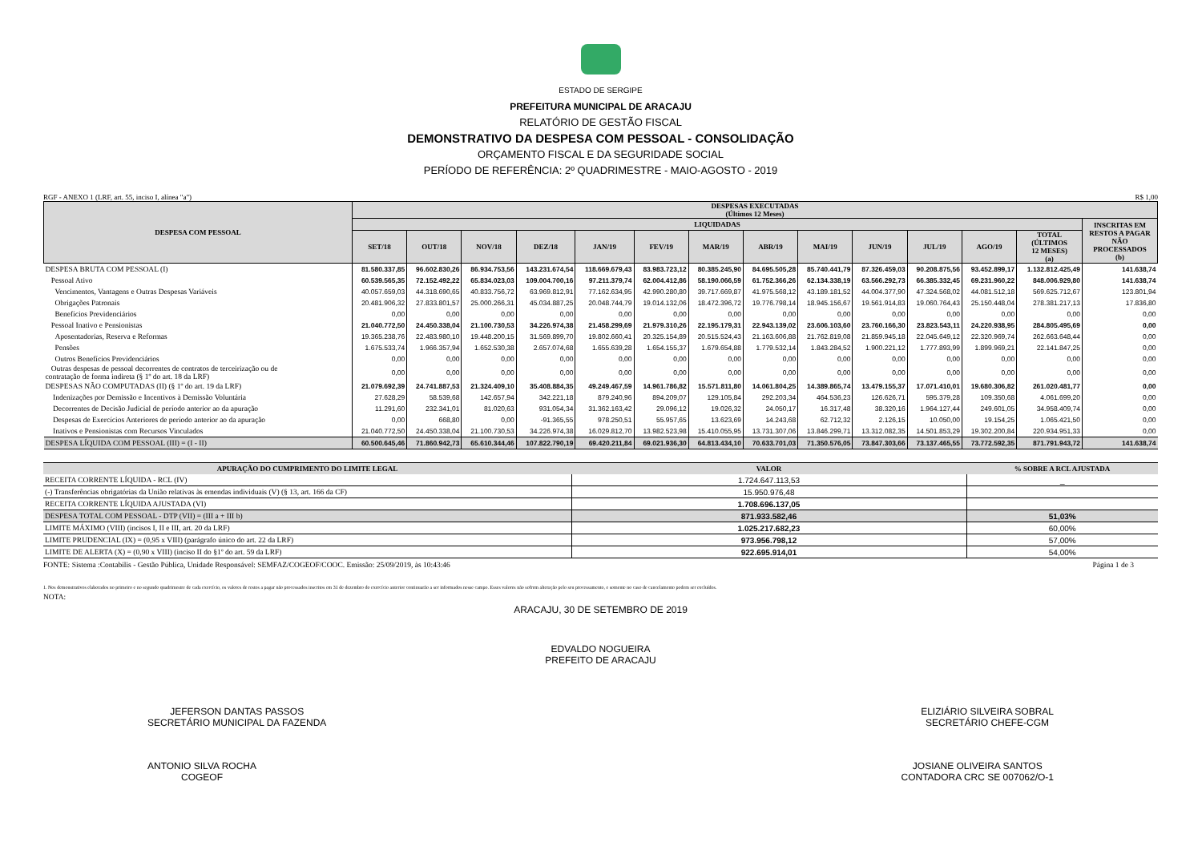ESTADO DE SERGIPE
PREFEITURA MUNICIPAL DE ARACAJU
RELATÓRIO DE GESTÃO FISCAL
DEMONSTRATIVO DA DESPESA COM PESSOAL - CONSOLIDAÇÃO
ORÇAMENTO FISCAL E DA SEGURIDADE SOCIAL
PERÍODO DE REFERÊNCIA: 2º QUADRIMESTRE - MAIO-AGOSTO - 2019
RGF - ANEXO 1 (LRF, art. 55, inciso I, alínea "a") R$ 1,00
| DESPESA COM PESSOAL | DESPESAS EXECUTADAS (Últimos 12 Meses) | | | | | | | | | | | | | |
| --- | --- | --- | --- | --- | --- | --- | --- | --- | --- | --- | --- | --- | --- | --- |
| | LIQUIDADAS | | | | | | | | | | | | | INSCRITAS EM RESTOS A PAGAR NÃO PROCESSADOS (b) |
| | SET/18 | OUT/18 | NOV/18 | DEZ/18 | JAN/19 | FEV/19 | MAR/19 | ABR/19 | MAI/19 | JUN/19 | JUL/19 | AGO/19 | TOTAL (ÚLTIMOS 12 MESES) (a) | |
| DESPESA BRUTA COM PESSOAL (I) | 81.580.337,85 | 96.602.830,26 | 86.934.753,56 | 143.231.674,54 | 118.669.679,43 | 83.983.723,12 | 80.385.245,90 | 84.695.505,28 | 85.740.441,79 | 87.326.459,03 | 90.208.875,56 | 93.452.899,17 | 1.132.812.425,49 | 141.638,74 |
| Pessoal Ativo | 60.539.565,35 | 72.152.492,22 | 65.834.023,03 | 109.004.700,16 | 97.211.379,74 | 62.004.412,86 | 58.190.066,59 | 61.752.366,26 | 62.134.338,19 | 63.566.292,73 | 66.385.332,45 | 69.231.960,22 | 848.006.929,80 | 141.638,74 |
| Vencimentos, Vantagens e Outras Despesas Variáveis | 40.057.659,03 | 44.318.690,65 | 40.833.756,72 | 63.969.812,91 | 77.162.634,95 | 42.990.280,80 | 39.717.669,87 | 41.975.568,12 | 43.189.181,52 | 44.004.377,90 | 47.324.568,02 | 44.081.512,18 | 569.625.712,67 | 123.801,94 |
| Obrigações Patronais | 20.481.906,32 | 27.833.801,57 | 25.000.266,31 | 45.034.887,25 | 20.048.744,79 | 19.014.132,06 | 18.472.396,72 | 19.776.798,14 | 18.945.156,67 | 19.561.914,83 | 19.060.764,43 | 25.150.448,04 | 278.381.217,13 | 17.836,80 |
| Benefícios Previdenciários | 0,00 | 0,00 | 0,00 | 0,00 | 0,00 | 0,00 | 0,00 | 0,00 | 0,00 | 0,00 | 0,00 | 0,00 | 0,00 | 0,00 |
| Pessoal Inativo e Pensionistas | 21.040.772,50 | 24.450.338,04 | 21.100.730,53 | 34.226.974,38 | 21.458.299,69 | 21.979.310,26 | 22.195.179,31 | 22.943.139,02 | 23.606.103,60 | 23.760.166,30 | 23.823.543,11 | 24.220.938,95 | 284.805.495,69 | 0,00 |
| Aposentadorias, Reserva e Reformas | 19.365.238,76 | 22.483.980,10 | 19.448.200,15 | 31.569.899,70 | 19.802.660,41 | 20.325.154,89 | 20.515.524,43 | 21.163.606,88 | 21.762.819,08 | 21.859.945,18 | 22.045.649,12 | 22.320.969,74 | 262.663.648,44 | 0,00 |
| Pensões | 1.675.533,74 | 1.966.357,94 | 1.652.530,38 | 2.657.074,68 | 1.655.639,28 | 1.654.155,37 | 1.679.654,88 | 1.779.532,14 | 1.843.284,52 | 1.900.221,12 | 1.777.893,99 | 1.899.969,21 | 22.141.847,25 | 0,00 |
| Outros Benefícios Previdenciários | 0,00 | 0,00 | 0,00 | 0,00 | 0,00 | 0,00 | 0,00 | 0,00 | 0,00 | 0,00 | 0,00 | 0,00 | 0,00 | 0,00 |
| Outras despesas de pessoal decorrentes de contratos de terceirização ou de contratação de forma indireta (§ 1º do art. 18 da LRF) | 0,00 | 0,00 | 0,00 | 0,00 | 0,00 | 0,00 | 0,00 | 0,00 | 0,00 | 0,00 | 0,00 | 0,00 | 0,00 | 0,00 |
| DESPESAS NÃO COMPUTADAS (II) (§ 1º do art. 19 da LRF) | 21.079.692,39 | 24.741.887,53 | 21.324.409,10 | 35.408.884,35 | 49.249.467,59 | 14.961.786,82 | 15.571.811,80 | 14.061.804,25 | 14.389.865,74 | 13.479.155,37 | 17.071.410,01 | 19.680.306,82 | 261.020.481,77 | 0,00 |
| Indenizações por Demissão e Incentivos à Demissão Voluntária | 27.628,29 | 58.539,68 | 142.657,94 | 342.221,18 | 879.240,96 | 894.209,07 | 129.105,84 | 292.203,34 | 464.536,23 | 126.626,71 | 595.379,28 | 109.350,68 | 4.061.699,20 | 0,00 |
| Decorrentes de Decisão Judicial de período anterior ao da apuração | 11.291,60 | 232.341,01 | 81.020,63 | 931.054,34 | 31.362.163,42 | 29.096,12 | 19.026,32 | 24.050,17 | 16.317,48 | 38.320,16 | 1.964.127,44 | 249.601,05 | 34.958.409,74 | 0,00 |
| Despesas de Exercícios Anteriores de período anterior ao da apuração | 0,00 | 668,80 | 0,00 | -91.365,55 | 978.250,51 | 55.957,65 | 13.623,69 | 14.243,68 | 62.712,32 | 2.126,15 | 10.050,00 | 19.154,25 | 1.065.421,50 | 0,00 |
| Inativos e Pensionistas com Recursos Vinculados | 21.040.772,50 | 24.450.338,04 | 21.100.730,53 | 34.226.974,38 | 16.029.812,70 | 13.982.523,98 | 15.410.055,95 | 13.731.307,06 | 13.846.299,71 | 13.312.082,35 | 14.501.853,29 | 19.302.200,84 | 220.934.951,33 | 0,00 |
| DESPESA LÍQUIDA COM PESSOAL (III) = (I - II) | 60.500.645,46 | 71.860.942,73 | 65.610.344,46 | 107.822.790,19 | 69.420.211,84 | 69.021.936,30 | 64.813.434,10 | 70.633.701,03 | 71.350.576,05 | 73.847.303,66 | 73.137.465,55 | 73.772.592,35 | 871.791.943,72 | 141.638,74 |
| APURAÇÃO DO CUMPRIMENTO DO LIMITE LEGAL | VALOR | % SOBRE A RCL AJUSTADA |
| --- | --- | --- |
| RECEITA CORRENTE LÍQUIDA - RCL (IV) | 1.724.647.113,53 | _ |
| (-) Transferências obrigatórias da União relativas às emendas individuais (V) (§ 13, art. 166 da CF) | 15.950.976,48 | |
| RECEITA CORRENTE LÍQUIDA AJUSTADA (VI) | 1.708.696.137,05 | |
| DESPESA TOTAL COM PESSOAL - DTP (VII) = (III a + III b) | 871.933.582,46 | 51,03% |
| LIMITE MÁXIMO (VIII) (incisos I, II e III, art. 20 da LRF) | 1.025.217.682,23 | 60,00% |
| LIMITE PRUDENCIAL (IX) = (0,95 x VIII) (parágrafo único do art. 22 da LRF) | 973.956.798,12 | 57,00% |
| LIMITE DE ALERTA (X) = (0,90 x VIII) (inciso II do §1º do art. 59 da LRF) | 922.695.914,01 | 54,00% |
FONTE: Sistema :Contabilis - Gestão Pública, Unidade Responsável: SEMFAZ/COGEOF/COOC. Emissão: 25/09/2019, às 10:43:46 Página 1 de 3
1. Nos demonstrativos elaborados no primeiro e no segundo quadrimestre de cada exercício, os valores de restos a pagar não processados inscritos em 31 de dezembro do exercício anterior continuarão a ser informados nesse campo. Esses valores não sofrem alteração pelo seu processamento, e somente no caso de cancelamento podem ser excluídos.
NOTA:
ARACAJU, 30 DE SETEMBRO DE 2019
EDVALDO NOGUEIRA
PREFEITO DE ARACAJU
JEFERSON DANTAS PASSOS
SECRETÁRIO MUNICIPAL DA FAZENDA
ELIZIÁRIO SILVEIRA SOBRAL
SECRETÁRIO CHEFE-CGM
ANTONIO SILVA ROCHA
COGEOF
JOSIANE OLIVEIRA SANTOS
CONTADORA CRC SE 007062/O-1